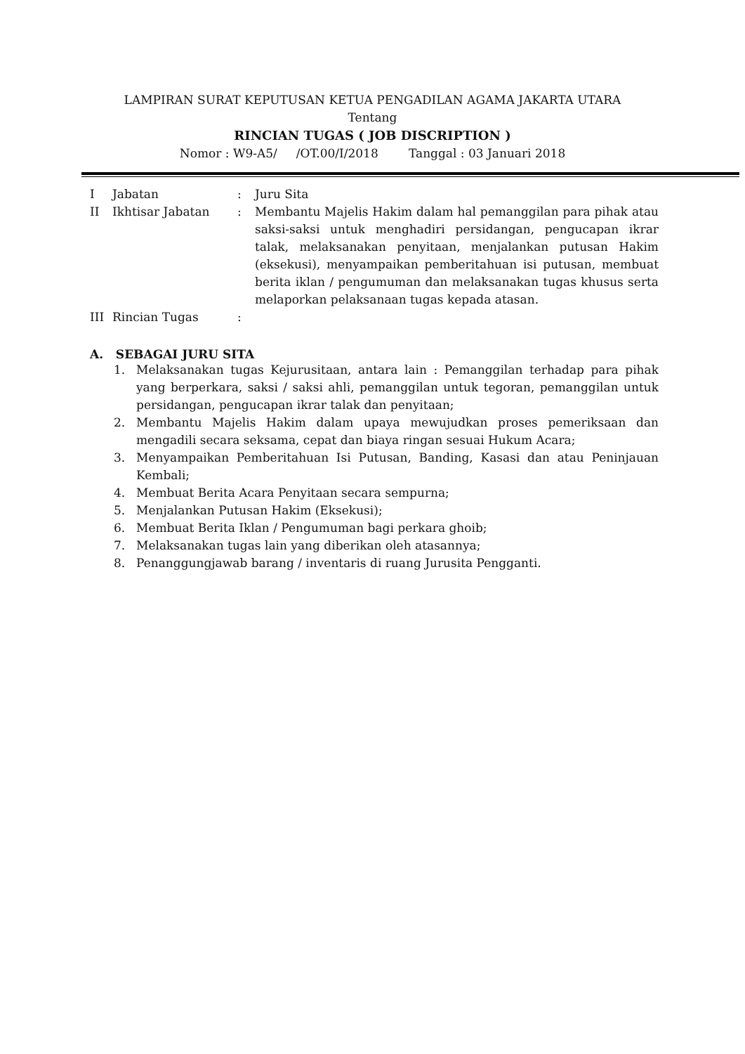LAMPIRAN SURAT KEPUTUSAN KETUA PENGADILAN AGAMA JAKARTA UTARA
Tentang
RINCIAN TUGAS ( JOB DISCRIPTION )
Nomor : W9-A5/ /OT.00/I/2018 Tanggal : 03 Januari 2018
| I | Jabatan | : | Juru Sita |
| II | Ikhtisar Jabatan | : | Membantu Majelis Hakim dalam hal pemanggilan para pihak atau saksi-saksi untuk menghadiri persidangan, pengucapan ikrar talak, melaksanakan penyitaan, menjalankan putusan Hakim (eksekusi), menyampaikan pemberitahuan isi putusan, membuat berita iklan / pengumuman dan melaksanakan tugas khusus serta melaporkan pelaksanaan tugas kepada atasan. |
| III | Rincian Tugas | : | |
A. SEBAGAI JURU SITA
1. Melaksanakan tugas Kejurusitaan, antara lain : Pemanggilan terhadap para pihak yang berperkara, saksi / saksi ahli, pemanggilan untuk tegoran, pemanggilan untuk persidangan, pengucapan ikrar talak dan penyitaan;
2. Membantu Majelis Hakim dalam upaya mewujudkan proses pemeriksaan dan mengadili secara seksama, cepat dan biaya ringan sesuai Hukum Acara;
3. Menyampaikan Pemberitahuan Isi Putusan, Banding, Kasasi dan atau Peninjauan Kembali;
4. Membuat Berita Acara Penyitaan secara sempurna;
5. Menjalankan Putusan Hakim (Eksekusi);
6. Membuat Berita Iklan / Pengumuman bagi perkara ghoib;
7. Melaksanakan tugas lain yang diberikan oleh atasannya;
8. Penanggungjawab barang / inventaris di ruang Jurusita Pengganti.